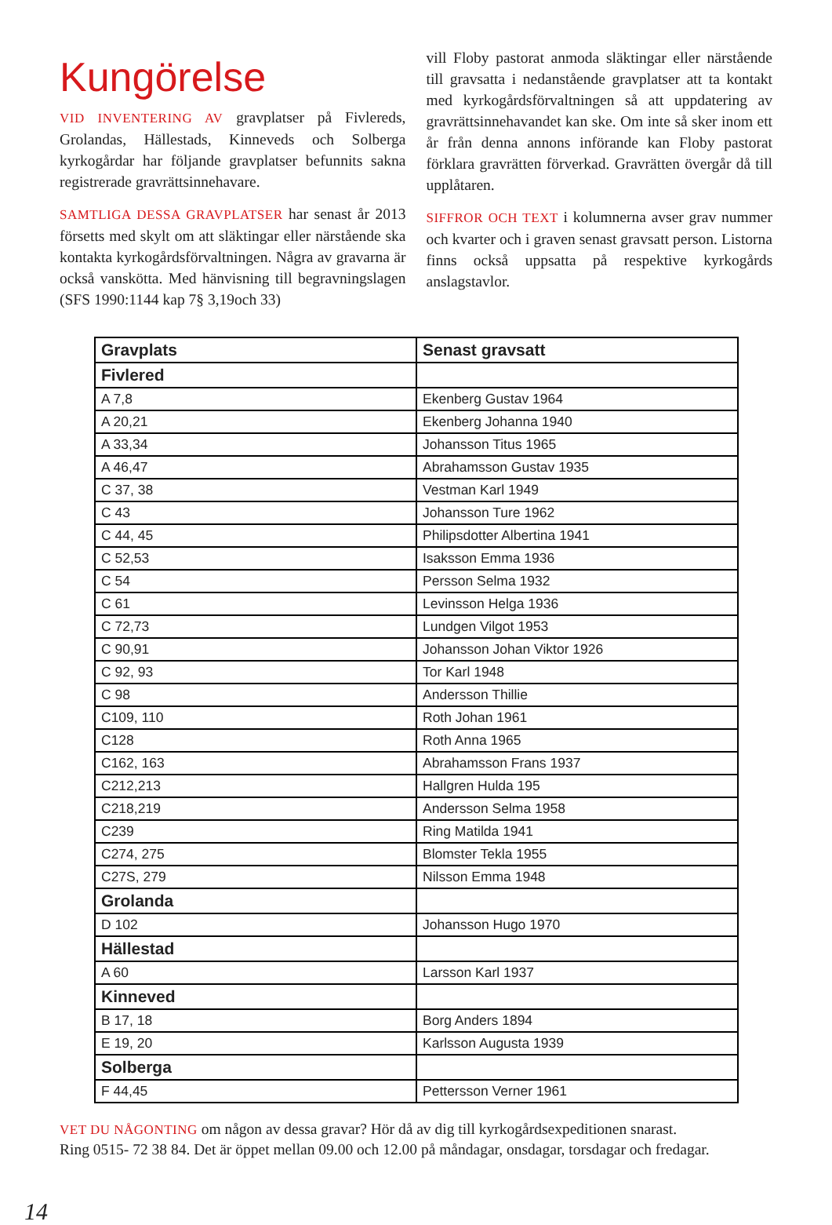Kungörelse
VID INVENTERING AV gravplatser på Fivlereds, Grolandas, Hällestads, Kinneveds och Solberga kyrkogårdar har följande gravplatser befunnits sakna registrerade gravrättsinnehavare.
SAMTLIGA DESSA GRAVPLATSER har senast år 2013 försetts med skylt om att släktingar eller närstående ska kontakta kyrkogårdsförvaltningen. Några av gravarna är också vanskötta. Med hänvisning till begravningslagen (SFS 1990:1144 kap 7§ 3,19och 33)
vill Floby pastorat anmoda släktingar eller närstående till gravsatta i nedanstående gravplatser att ta kontakt med kyrkogårdsförvaltningen så att uppdatering av gravrättsinnehavandet kan ske. Om inte så sker inom ett år från denna annons införande kan Floby pastorat förklara gravrätten förverkad. Gravrätten övergår då till upplåtaren.
SIFFROR OCH TEXT i kolumnerna avser grav nummer och kvarter och i graven senast gravsatt person. Listorna finns också uppsatta på respektive kyrkogårds anslagstavlor.
| Gravplats | Senast gravsatt |
| --- | --- |
| Fivlered | |
| A 7,8 | Ekenberg Gustav 1964 |
| A 20,21 | Ekenberg Johanna 1940 |
| A 33,34 | Johansson Titus 1965 |
| A 46,47 | Abrahamsson Gustav 1935 |
| C 37, 38 | Vestman Karl 1949 |
| C 43 | Johansson Ture 1962 |
| C 44, 45 | Philipsdotter Albertina 1941 |
| C 52,53 | Isaksson Emma 1936 |
| C 54 | Persson Selma 1932 |
| C 61 | Levinsson Helga 1936 |
| C 72,73 | Lundgen Vilgot 1953 |
| C 90,91 | Johansson Johan Viktor 1926 |
| C 92, 93 | Tor Karl 1948 |
| C 98 | Andersson Thillie |
| C109, 110 | Roth Johan 1961 |
| C128 | Roth Anna 1965 |
| C162, 163 | Abrahamsson Frans 1937 |
| C212,213 | Hallgren Hulda 195 |
| C218,219 | Andersson Selma 1958 |
| C239 | Ring Matilda 1941 |
| C274, 275 | Blomster Tekla 1955 |
| C27S, 279 | Nilsson Emma 1948 |
| Grolanda | |
| D 102 | Johansson Hugo 1970 |
| Hällestad | |
| A 60 | Larsson Karl 1937 |
| Kinneved | |
| B 17, 18 | Borg Anders 1894 |
| E 19, 20 | Karlsson Augusta 1939 |
| Solberga | |
| F 44,45 | Pettersson Verner 1961 |
VET DU NÅGONTING om någon av dessa gravar? Hör då av dig till kyrkogårdsexpeditionen snarast.
Ring 0515- 72 38 84. Det är öppet mellan 09.00 och 12.00 på måndagar, onsdagar, torsdagar och fredagar.
14